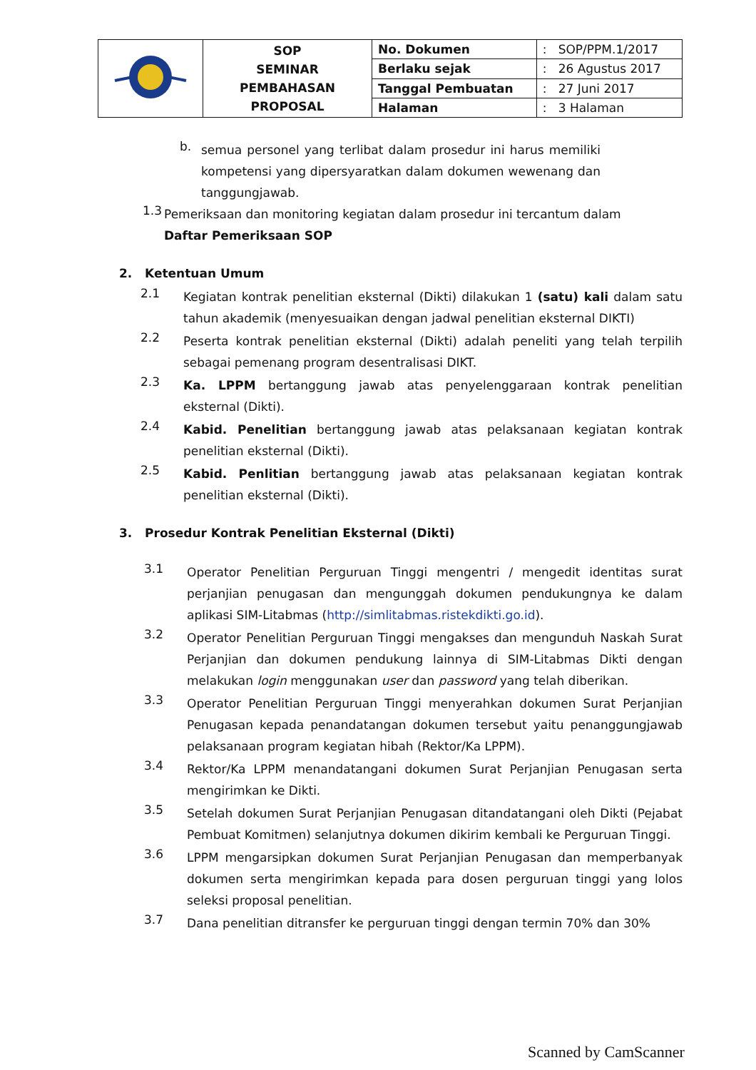| | SOP SEMINAR PEMBAHASAN PROPOSAL | No. Dokumen | : SOP/PPM.1/2017 |
| | | Berlaku sejak | : 26 Agustus 2017 |
| | | Tanggal Pembuatan | : 27 Juni 2017 |
| | | Halaman | : 3 Halaman |
b. semua personel yang terlibat dalam prosedur ini harus memiliki kompetensi yang dipersyaratkan dalam dokumen wewenang dan tanggungjawab.
1.3 Pemeriksaan dan monitoring kegiatan dalam prosedur ini tercantum dalam
Daftar Pemeriksaan SOP
2. Ketentuan Umum
2.1 Kegiatan kontrak penelitian eksternal (Dikti) dilakukan 1 (satu) kali dalam satu tahun akademik (menyesuaikan dengan jadwal penelitian eksternal DIKTI)
2.2 Peserta kontrak penelitian eksternal (Dikti) adalah peneliti yang telah terpilih sebagai pemenang program desentralisasi DIKT.
2.3 Ka. LPPM bertanggung jawab atas penyelenggaraan kontrak penelitian eksternal (Dikti).
2.4 Kabid. Penelitian bertanggung jawab atas pelaksanaan kegiatan kontrak penelitian eksternal (Dikti).
2.5 Kabid. Penlitian bertanggung jawab atas pelaksanaan kegiatan kontrak penelitian eksternal (Dikti).
3. Prosedur Kontrak Penelitian Eksternal (Dikti)
3.1 Operator Penelitian Perguruan Tinggi mengentri / mengedit identitas surat perjanjian penugasan dan mengunggah dokumen pendukungnya ke dalam aplikasi SIM-Litabmas (http://simlitabmas.ristekdikti.go.id).
3.2 Operator Penelitian Perguruan Tinggi mengakses dan mengunduh Naskah Surat Perjanjian dan dokumen pendukung lainnya di SIM-Litabmas Dikti dengan melakukan login menggunakan user dan password yang telah diberikan.
3.3 Operator Penelitian Perguruan Tinggi menyerahkan dokumen Surat Perjanjian Penugasan kepada penandatangan dokumen tersebut yaitu penanggungjawab pelaksanaan program kegiatan hibah (Rektor/Ka LPPM).
3.4 Rektor/Ka LPPM menandatangani dokumen Surat Perjanjian Penugasan serta mengirimkan ke Dikti.
3.5 Setelah dokumen Surat Perjanjian Penugasan ditandatangani oleh Dikti (Pejabat Pembuat Komitmen) selanjutnya dokumen dikirim kembali ke Perguruan Tinggi.
3.6 LPPM mengarsipkan dokumen Surat Perjanjian Penugasan dan memperbanyak dokumen serta mengirimkan kepada para dosen perguruan tinggi yang lolos seleksi proposal penelitian.
3.7 Dana penelitian ditransfer ke perguruan tinggi dengan termin 70% dan 30%
Scanned by CamScanner